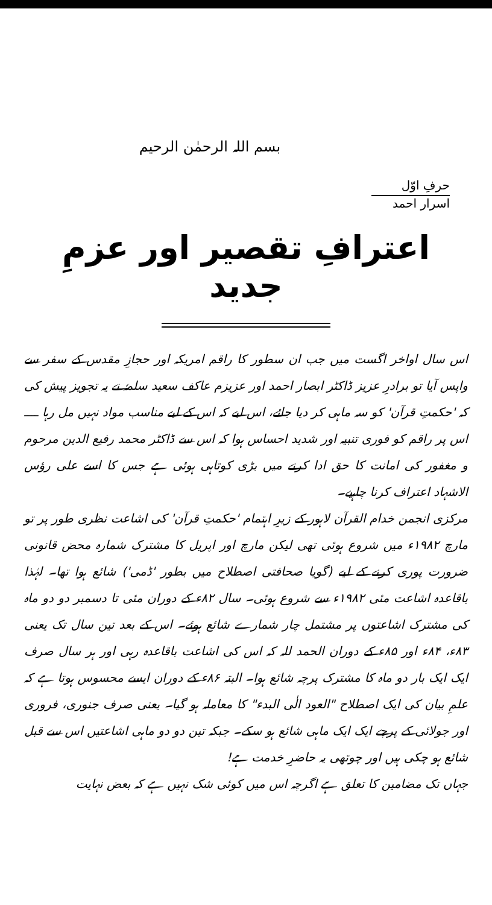بسم اللہ الرحمٰن الرحیم
حرفِ اوّل
اسرار احمد
اعترافِ تقصیر اور عزمِ جدید
اس سال اواخر اگست میں جب ان سطور کا راقم امریکہ اور حجازِ مقدس کے سفر سے واپس آیا تو برادرِ عزیز ڈاکٹر ابصار احمد اور عزیزم عاکف سعید سلمہٗ نے یہ تجویز پیش کی کہ 'حکمتِ قرآن' کو سہ ماہی کر دیا جائے، اس لیے کہ اس کے لیے مناسب مواد نہیں مل رہا ــــ اس پر راقم کو فوری تنبیہ اور شدید احساس ہوا کہ اس سے ڈاکٹر محمد رفیع الدین مرحوم و مغفور کی امانت کا حق ادا کرنے میں بڑی کوتاہی ہوئی ہے جس کا اسے علی رؤس الاشہاد اعتراف کرنا چاہیے۔
مرکزی انجمن خدام القرآن لاہور کے زیرِ اہتمام 'حکمتِ قرآن' کی اشاعت نظری طور پر تو مارچ ۱۹۸۲ء میں شروع ہوئی تھی لیکن مارچ اور اپریل کا مشترک شمارہ محض قانونی ضرورت پوری کرنے کے لیے (گویا صحافتی اصطلاح میں بطور 'ڈمی') شائع ہوا تھا۔ لہٰذا باقاعدہ اشاعت مئی ۱۹۸۲ء سے شروع ہوئی۔ سال ۸۲ء کے دوران مئی تا دسمبر دو دو ماہ کی مشترک اشاعتوں پر مشتمل چار شمارے شائع ہوئے۔ اس کے بعد تین سال تک یعنی ۸۳ء، ۸۴ء اور ۸۵ء کے دوران الحمد للہ کہ اس کی اشاعت باقاعدہ رہی اور ہر سال صرف ایک ایک بار دو ماہ کا مشترک پرچہ شائع ہوا۔ البتہ ۸۶ء کے دوران ایسے محسوس ہوتا ہے کہ علمِ بیان کی ایک اصطلاح "العود الٰی البدء" کا معاملہ ہو گیا۔ یعنی صرف جنوری، فروری اور جولائی کے پرچے ایک ایک ماہی شائع ہو سکے۔ جبکہ تین دو دو ماہی اشاعتیں اس سے قبل شائع ہو چکی ہیں اور چوتھی یہ حاضرِ خدمت ہے!
جہاں تک مضامین کا تعلق ہے اگرچہ اس میں کوئی شک نہیں ہے کہ بعض نہایت